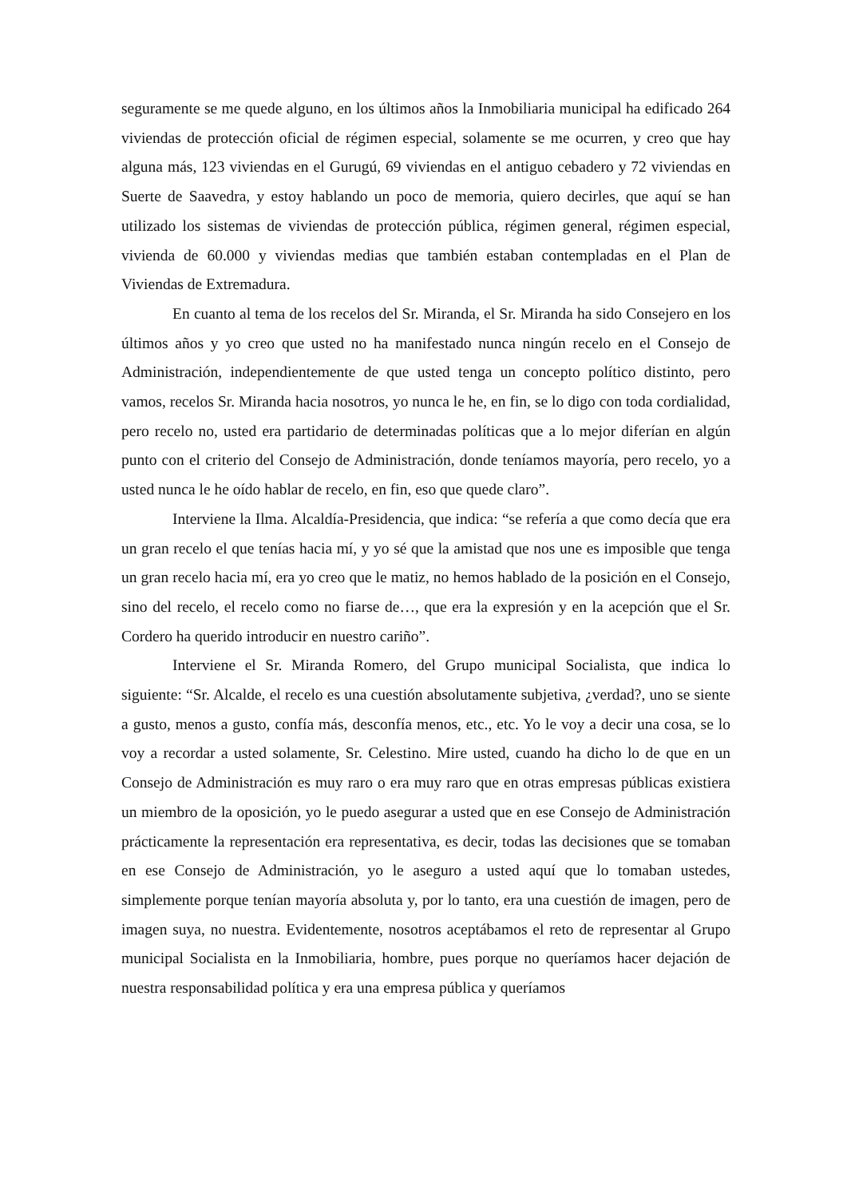seguramente se me quede alguno, en los últimos años la Inmobiliaria municipal ha edificado 264 viviendas de protección oficial de régimen especial, solamente se me ocurren, y creo que hay alguna más, 123 viviendas en el Gurugú, 69 viviendas en el antiguo cebadero y 72 viviendas en Suerte de Saavedra, y estoy hablando un poco de memoria, quiero decirles, que aquí se han utilizado los sistemas de viviendas de protección pública, régimen general, régimen especial, vivienda de 60.000 y viviendas medias que también estaban contempladas en el Plan de Viviendas de Extremadura.
En cuanto al tema de los recelos del Sr. Miranda, el Sr. Miranda ha sido Consejero en los últimos años y yo creo que usted no ha manifestado nunca ningún recelo en el Consejo de Administración, independientemente de que usted tenga un concepto político distinto, pero vamos, recelos Sr. Miranda hacia nosotros, yo nunca le he, en fin, se lo digo con toda cordialidad, pero recelo no, usted era partidario de determinadas políticas que a lo mejor diferían en algún punto con el criterio del Consejo de Administración, donde teníamos mayoría, pero recelo, yo a usted nunca le he oído hablar de recelo, en fin, eso que quede claro”.
Interviene la Ilma. Alcaldía-Presidencia, que indica: “se refería a que como decía que era un gran recelo el que tenías hacia mí, y yo sé que la amistad que nos une es imposible que tenga un gran recelo hacia mí, era yo creo que le matiz, no hemos hablado de la posición en el Consejo, sino del recelo, el recelo como no fiarse de…, que era la expresión y en la acepción que el Sr. Cordero ha querido introducir en nuestro cariño”.
Interviene el Sr. Miranda Romero, del Grupo municipal Socialista, que indica lo siguiente: “Sr. Alcalde, el recelo es una cuestión absolutamente subjetiva, ¿verdad?, uno se siente a gusto, menos a gusto, confía más, desconfía menos, etc., etc. Yo le voy a decir una cosa, se lo voy a recordar a usted solamente, Sr. Celestino. Mire usted, cuando ha dicho lo de que en un Consejo de Administración es muy raro o era muy raro que en otras empresas públicas existiera un miembro de la oposición, yo le puedo asegurar a usted que en ese Consejo de Administración prácticamente la representación era representativa, es decir, todas las decisiones que se tomaban en ese Consejo de Administración, yo le aseguro a usted aquí que lo tomaban ustedes, simplemente porque tenían mayoría absoluta y, por lo tanto, era una cuestión de imagen, pero de imagen suya, no nuestra. Evidentemente, nosotros aceptábamos el reto de representar al Grupo municipal Socialista en la Inmobiliaria, hombre, pues porque no queríamos hacer dejación de nuestra responsabilidad política y era una empresa pública y queríamos